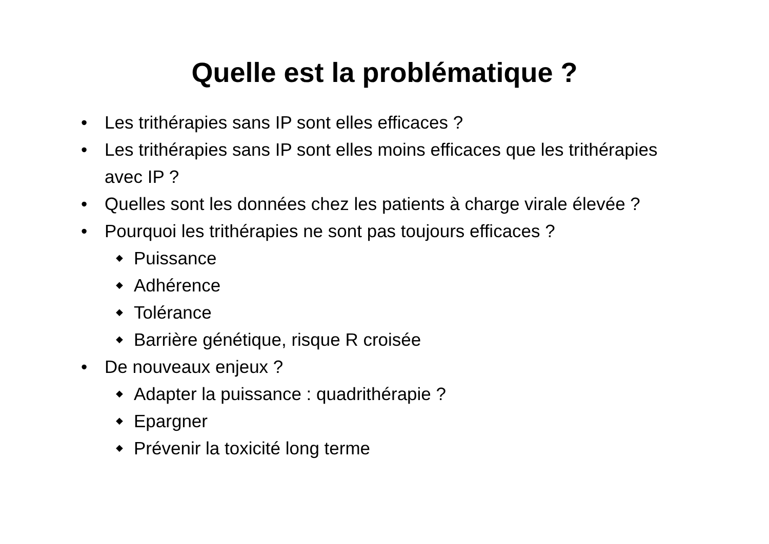Quelle est la problématique ?
• Les trithérapies sans IP sont elles efficaces ?
• Les trithérapies sans IP sont elles moins efficaces que les trithérapies avec IP ?
• Quelles sont les données chez les patients à charge virale élevée ?
• Pourquoi les trithérapies ne sont pas toujours efficaces ?
◆ Puissance
◆ Adhérence
◆ Tolérance
◆ Barrière génétique, risque R croisée
• De nouveaux enjeux ?
◆ Adapter la puissance : quadrithérapie ?
◆ Epargner
◆ Prévenir la toxicité long terme